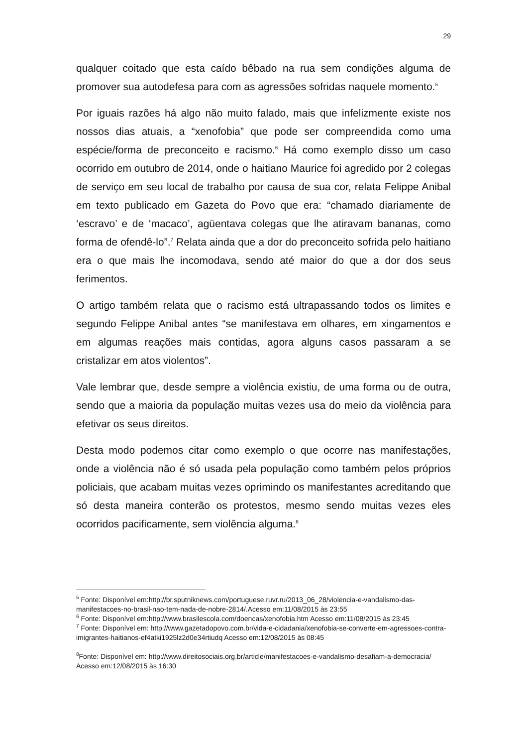29
qualquer coitado que esta caído bêbado na rua sem condições alguma de promover sua autodefesa para com as agressões sofridas naquele momento.<sup>5</sup>
Por iguais razões há algo não muito falado, mais que infelizmente existe nos nossos dias atuais, a “xenofobia” que pode ser compreendida como uma espécie/forma de preconceito e racismo.<sup>6</sup> Há como exemplo disso um caso ocorrido em outubro de 2014, onde o haitiano Maurice foi agredido por 2 colegas de serviço em seu local de trabalho por causa de sua cor, relata Felippe Anibal em texto publicado em Gazeta do Povo que era: “chamado diariamente de ‘escravo’ e de ‘macaco’, agüentava colegas que lhe atiravam bananas, como forma de ofendê-lo”.<sup>7</sup> Relata ainda que a dor do preconceito sofrida pelo haitiano era o que mais lhe incomodava, sendo até maior do que a dor dos seus ferimentos.
O artigo também relata que o racismo está ultrapassando todos os limites e segundo Felippe Anibal antes “se manifestava em olhares, em xingamentos e em algumas reações mais contidas, agora alguns casos passaram a se cristalizar em atos violentos”.
Vale lembrar que, desde sempre a violência existiu, de uma forma ou de outra, sendo que a maioria da população muitas vezes usa do meio da violência para efetivar os seus direitos.
Desta modo podemos citar como exemplo o que ocorre nas manifestações, onde a violência não é só usada pela população como também pelos próprios policiais, que acabam muitas vezes oprimindo os manifestantes acreditando que só desta maneira conterão os protestos, mesmo sendo muitas vezes eles ocorridos pacificamente, sem violência alguma.<sup>8</sup>
<sup>5</sup> Fonte: Disponível em:http://br.sputniknews.com/portuguese.ruvr.ru/2013_06_28/violencia-e-vandalismo-das-manifestacoes-no-brasil-nao-tem-nada-de-nobre-2814/. Acesso em:11/08/2015 às 23:55
<sup>6</sup> Fonte: Disponível em:http://www.brasilescola.com/doencas/xenofobia.htm Acesso em:11/08/2015 às 23:45
<sup>7</sup> Fonte: Disponível em: http://www.gazetadopovo.com.br/vida-e-cidadania/xenofobia-se-converte-em-agressoes-contra-imigrantes-haitianos-ef4atki1925lz2d0e34rtiudq Acesso em:12/08/2015 às 08:45
<sup>8</sup> Fonte: Disponível em: http://www.direitosociais.org.br/article/manifestacoes-e-vandalismo-desafiam-a-democracia/ Acesso em:12/08/2015 às 16:30